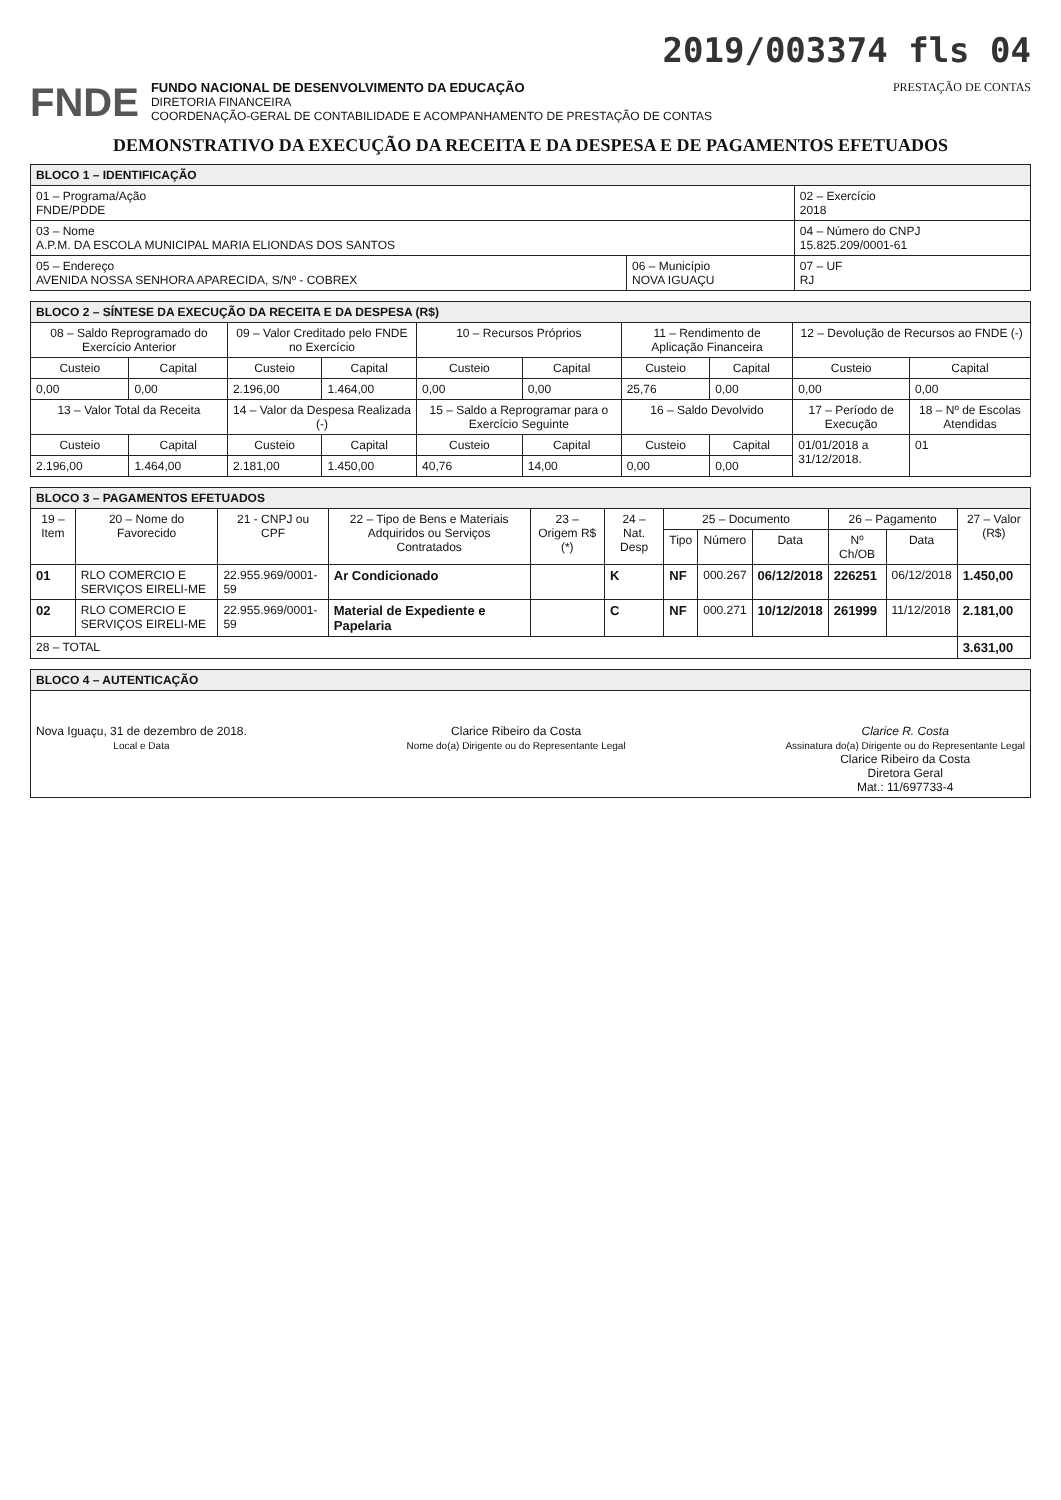2019/003374 fls 04
FNDE
FUNDO NACIONAL DE DESENVOLVIMENTO DA EDUCAÇÃO
DIRETORIA FINANCEIRA
COORDENAÇÃO-GERAL DE CONTABILIDADE E ACOMPANHAMENTO DE PRESTAÇÃO DE CONTAS
PRESTAÇÃO DE CONTAS
DEMONSTRATIVO DA EXECUÇÃO DA RECEITA E DA DESPESA E DE PAGAMENTOS EFETUADOS
| BLOCO 1 – IDENTIFICAÇÃO | | |
| 01 – Programa/Ação FNDE/PDDE | | 02 – Exercício 2018 |
| 03 – Nome A.P.M. DA ESCOLA MUNICIPAL MARIA ELIONDAS DOS SANTOS | | 04 – Número do CNPJ 15.825.209/0001-61 |
| 05 – Endereço AVENIDA NOSSA SENHORA APARECIDA, S/Nº - COBREX | 06 – Município NOVA IGUAÇU | 07 – UF RJ |
| BLOCO 2 – SÍNTESE DA EXECUÇÃO DA RECEITA E DA DESPESA (R$) | | | | | | | | | |
| 08 – Saldo Reprogramado do Exercício Anterior | | 09 – Valor Creditado pelo FNDE no Exercício | | 10 – Recursos Próprios | | 11 – Rendimento de Aplicação Financeira | | 12 – Devolução de Recursos ao FNDE (-) | |
| Custeio | Capital | Custeio | Capital | Custeio | Capital | Custeio | Capital | Custeio | Capital |
| 0,00 | 0,00 | 2.196,00 | 1.464,00 | 0,00 | 0,00 | 25,76 | 0,00 | 0,00 | 0,00 |
| 13 – Valor Total da Receita | | 14 – Valor da Despesa Realizada (-) | | 15 – Saldo a Reprogramar para o Exercício Seguinte | | 16 – Saldo Devolvido | | 17 – Período de Execução | 18 – Nº de Escolas Atendidas |
| Custeio | Capital | Custeio | Capital | Custeio | Capital | Custeio | Capital | 01/01/2018 a 31/12/2018. | 01 |
| 2.196,00 | 1.464,00 | 2.181,00 | 1.450,00 | 40,76 | 14,00 | 0,00 | 0,00 | | |
| BLOCO 3 – PAGAMENTOS EFETUADOS | | | | | | | | | | | |
| 19 – Item | 20 – Nome do Favorecido | 21 - CNPJ ou CPF | 22 – Tipo de Bens e Materiais Adquiridos ou Serviços Contratados | 23 – Origem R$ (*) | 24 – Nat. Desp | 25 – Documento | | | 26 – Pagamento | | 27 – Valor (R$) |
| | | | | | | Tipo | Número | Data | Nº Ch/OB | Data | |
| 01 | RLO COMERCIO E SERVIÇOS EIRELI-ME | 22.955.969/0001-59 | Ar Condicionado | | K | NF | 000.267 | 06/12/2018 | 226251 | 06/12/2018 | 1.450,00 |
| 02 | RLO COMERCIO E SERVIÇOS EIRELI-ME | 22.955.969/0001-59 | Material de Expediente e Papelaria | | C | NF | 000.271 | 10/12/2018 | 261999 | 11/12/2018 | 2.181,00 |
| 28 – TOTAL | | | | | | | | | | | 3.631,00 |
| BLOCO 4 – AUTENTICAÇÃO |
| Nova Iguaçu, 31 de dezembro de 2018. Local e Data Clarice Ribeiro da Costa Nome do(a) Dirigente ou do Representante Legal Clarice R. Costa Assinatura do(a) Dirigente ou do Representante Legal Clarice Ribeiro da Costa Diretora Geral Mat.: 11/697733-4 |